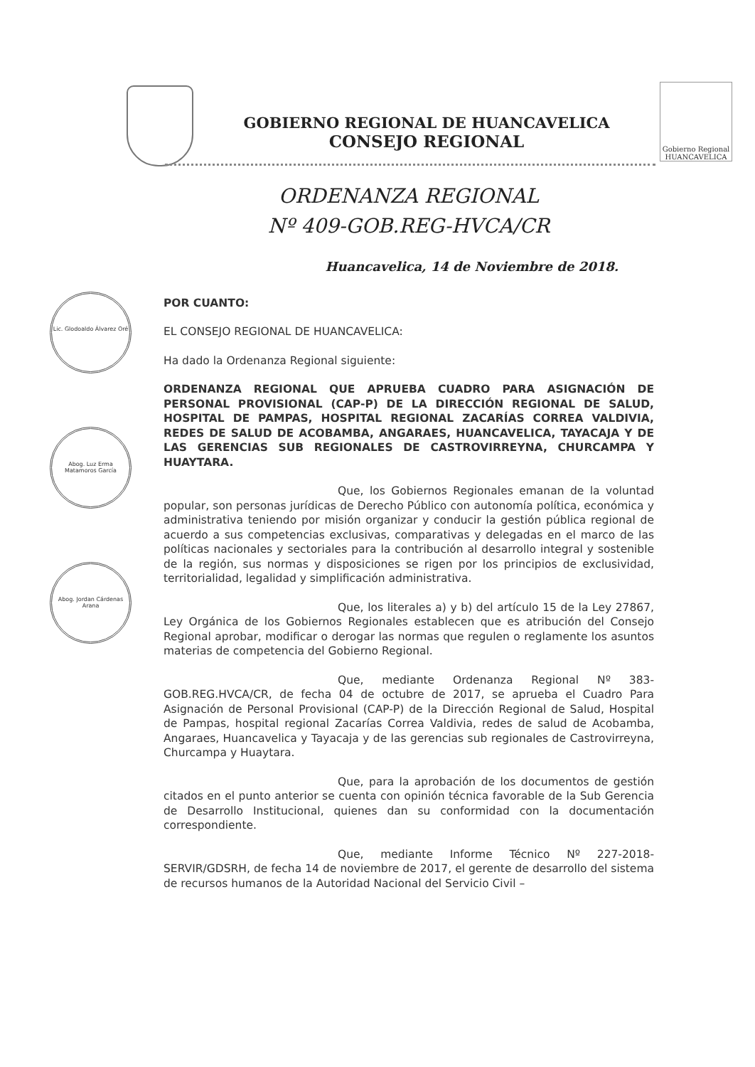GOBIERNO REGIONAL DE HUANCAVELICA
CONSEJO REGIONAL
Gobierno Regional HUANCAVELICA
Lic. Glodoaldo Álvarez Oré
Abog. Luz Erma Matamoros García
Abog. Jordan Cárdenas Arana
ORDENANZA REGIONAL
Nº 409-GOB.REG-HVCA/CR
Huancavelica, 14 de Noviembre de 2018.
POR CUANTO:
EL CONSEJO REGIONAL DE HUANCAVELICA:
Ha dado la Ordenanza Regional siguiente:
ORDENANZA REGIONAL QUE APRUEBA CUADRO PARA ASIGNACIÓN DE PERSONAL PROVISIONAL (CAP-P) DE LA DIRECCIÓN REGIONAL DE SALUD, HOSPITAL DE PAMPAS, HOSPITAL REGIONAL ZACARÍAS CORREA VALDIVIA, REDES DE SALUD DE ACOBAMBA, ANGARAES, HUANCAVELICA, TAYACAJA Y DE LAS GERENCIAS SUB REGIONALES DE CASTROVIRREYNA, CHURCAMPA Y HUAYTARA.
Que, los Gobiernos Regionales emanan de la voluntad popular, son personas jurídicas de Derecho Público con autonomía política, económica y administrativa teniendo por misión organizar y conducir la gestión pública regional de acuerdo a sus competencias exclusivas, comparativas y delegadas en el marco de las políticas nacionales y sectoriales para la contribución al desarrollo integral y sostenible de la región, sus normas y disposiciones se rigen por los principios de exclusividad, territorialidad, legalidad y simplificación administrativa.
Que, los literales a) y b) del artículo 15 de la Ley 27867, Ley Orgánica de los Gobiernos Regionales establecen que es atribución del Consejo Regional aprobar, modificar o derogar las normas que regulen o reglamente los asuntos materias de competencia del Gobierno Regional.
Que, mediante Ordenanza Regional Nº 383-GOB.REG.HVCA/CR, de fecha 04 de octubre de 2017, se aprueba el Cuadro Para Asignación de Personal Provisional (CAP-P) de la Dirección Regional de Salud, Hospital de Pampas, hospital regional Zacarías Correa Valdivia, redes de salud de Acobamba, Angaraes, Huancavelica y Tayacaja y de las gerencias sub regionales de Castrovirreyna, Churcampa y Huaytara.
Que, para la aprobación de los documentos de gestión citados en el punto anterior se cuenta con opinión técnica favorable de la Sub Gerencia de Desarrollo Institucional, quienes dan su conformidad con la documentación correspondiente.
Que, mediante Informe Técnico Nº 227-2018-SERVIR/GDSRH, de fecha 14 de noviembre de 2017, el gerente de desarrollo del sistema de recursos humanos de la Autoridad Nacional del Servicio Civil –